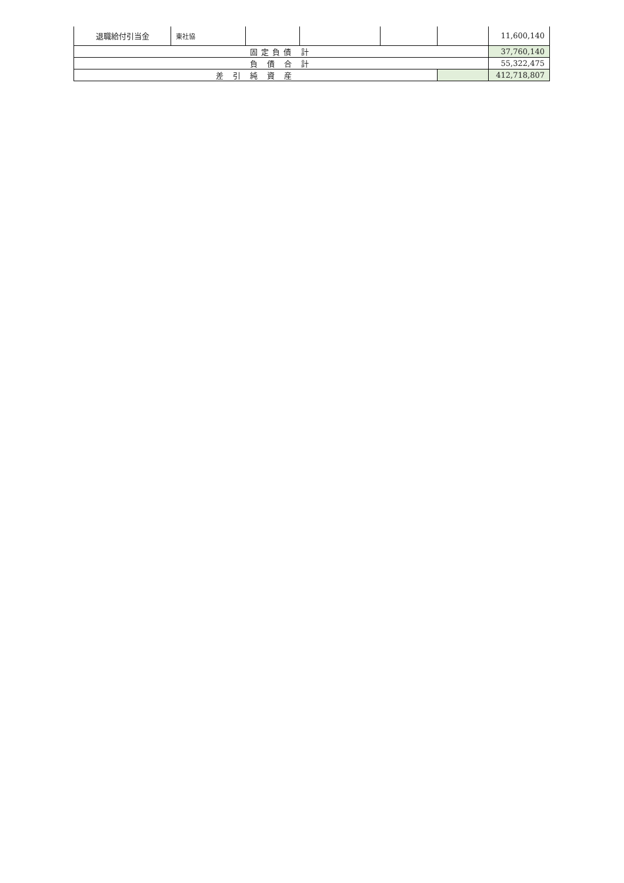| 退職給付引当金 | 東社協 | | | | | 11,600,140 |
| 固定負債 計 | | | | | | 37,760,140 |
| 負 債 合 計 | | | | | | 55,322,475 |
| 差 引 純 資 産 | | | | | | 412,718,807 |